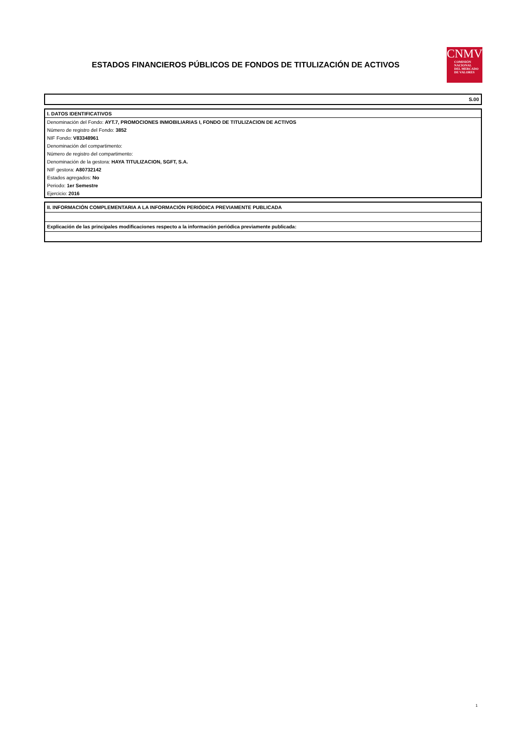ESTADOS FINANCIEROS PÚBLICOS DE FONDOS DE TITULIZACIÓN DE ACTIVOS
CNMV
COMISIÓN
NACIONAL
DEL MERCADO
DE VALORES
| S.00 |
| I. DATOS IDENTIFICATIVOS |
| Denominación del Fondo: AYT.7, PROMOCIONES INMOBILIARIAS I, FONDO DE TITULIZACION DE ACTIVOS |
| Número de registro del Fondo: 3852 |
| NIF Fondo: V83348961 |
| Denominación del compartimento: |
| Número de registro del compartimento: |
| Denominación de la gestora: HAYA TITULIZACION, SGFT, S.A. |
| NIF gestora: A80732142 |
| Estados agregados: No |
| Periodo: 1er Semestre |
| Ejercicio: 2016 |
| II. INFORMACIÓN COMPLEMENTARIA A LA INFORMACIÓN PERIÓDICA PREVIAMENTE PUBLICADA |
| Explicación de las principales modificaciones respecto a la información periódica previamente publicada: |
1